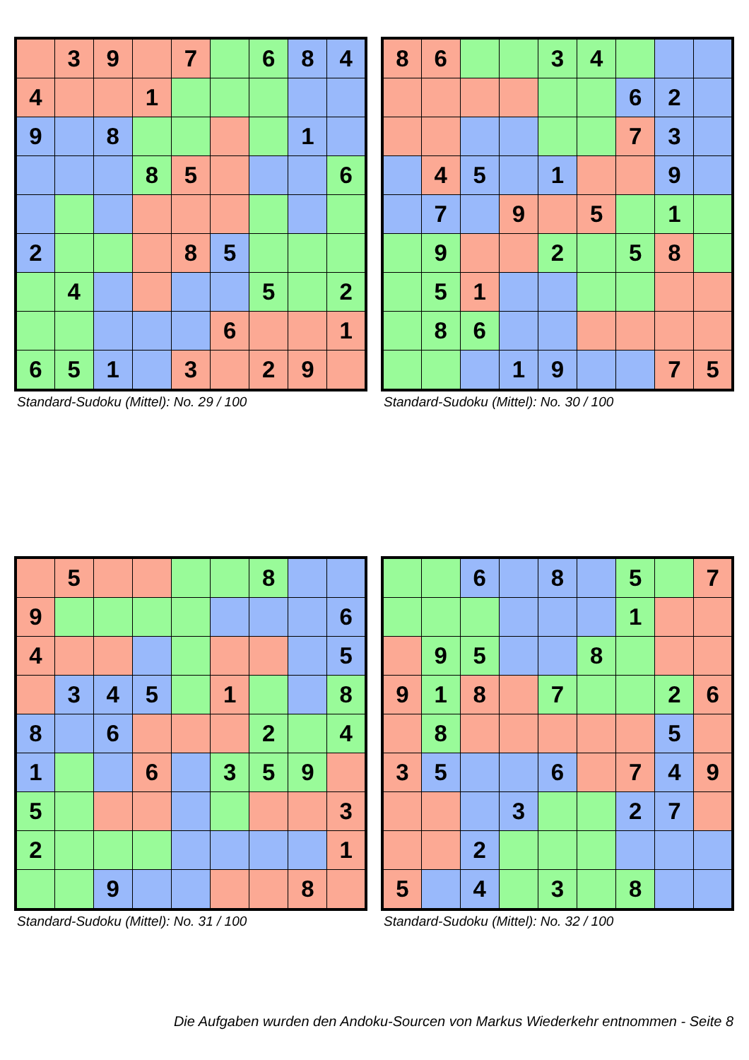| | 3 | 9 | | 7 | | 6 | 8 | 4 |
| 4 | | | 1 | | | | | |
| 9 | | 8 | | | | | 1 | |
| | | | 8 | 5 | | | | 6 |
| 2 | | | | 8 | 5 | | | |
| | 4 | | | | | 5 | | 2 |
| | | | | | 6 | | | 1 |
| 6 | 5 | 1 | | 3 | | 2 | 9 | |
Standard-Sudoku (Mittel): No. 29 / 100
| 8 | 6 | | | 3 | 4 | | | |
| | | | | | | 6 | 2 | |
| | | | | | | 7 | 3 | |
| | 4 | 5 | | 1 | | | 9 | |
| | 7 | | 9 | | 5 | | 1 | |
| | 9 | | | 2 | | 5 | 8 | |
| | 5 | 1 | | | | | | |
| | 8 | 6 | | | | | | |
| | | | 1 | 9 | | | 7 | 5 |
Standard-Sudoku (Mittel): No. 30 / 100
| | 5 | | | | | 8 | | |
| 9 | | | | | | | | 6 |
| 4 | | | | | | | | 5 |
| | 3 | 4 | 5 | | 1 | | | 8 |
| 8 | | 6 | | | | 2 | | 4 |
| 1 | | | 6 | | 3 | 5 | 9 | |
| 5 | | | | | | | | 3 |
| 2 | | | | | | | | 1 |
| | | 9 | | | | | 8 | |
Standard-Sudoku (Mittel): No. 31 / 100
| | | 6 | | 8 | | 5 | | 7 |
| | | | | | | 1 | | |
| | 9 | 5 | | | 8 | | | |
| 9 | 1 | 8 | | 7 | | | 2 | 6 |
| | 8 | | | | | | 5 | |
| 3 | 5 | | | 6 | | 7 | 4 | 9 |
| | | | 3 | | | 2 | 7 | |
| | | 2 | | | | | | |
| 5 | | 4 | | 3 | | 8 | | |
Standard-Sudoku (Mittel): No. 32 / 100
Die Aufgaben wurden den Andoku-Sourcen von Markus Wiederkehr entnommen - Seite 8